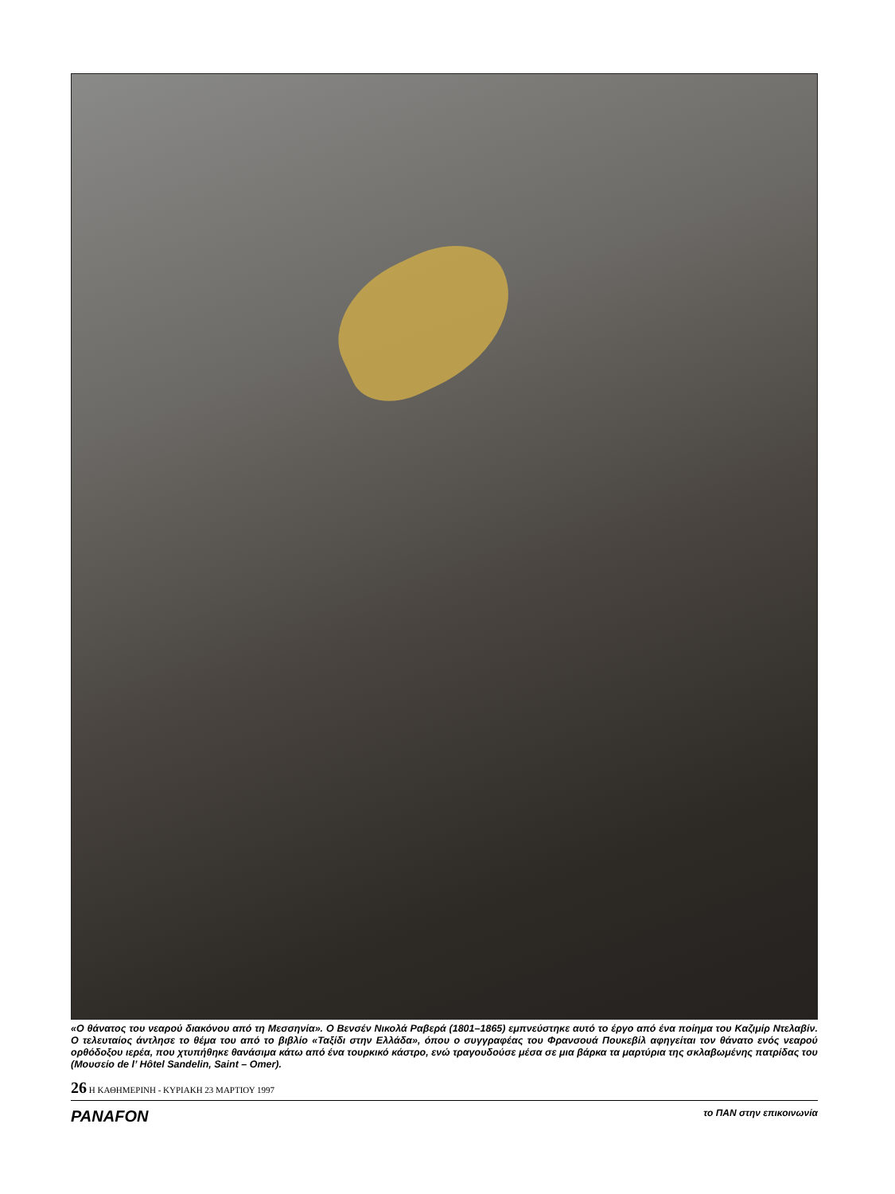«Ο θάνατος του νεαρού διακόνου από τη Μεσσηνία». Ο Βενσέν Νικολά Ραβερά (1801–1865) εμπνεύστηκε αυτό το έργο από ένα ποίημα του Καζιμίρ Ντελαβίν. Ο τελευταίος άντλησε το θέμα του από το βιβλίο «Ταξίδι στην Ελλάδα», όπου ο συγγραφέας του Φρανσουά Πουκεβίλ αφηγείται τον θάνατο ενός νεαρού ορθόδοξου ιερέα, που χτυπήθηκε θανάσιμα κάτω από ένα τουρκικό κάστρο, ενώ τραγουδούσε μέσα σε μια βάρκα τα μαρτύρια της σκλαβωμένης πατρίδας του (Μουσείο de l’ Hôtel Sandelin, Saint – Omer).
26 Η ΚΑΘΗΜΕΡΙΝΗ - ΚΥΡΙΑΚΗ 23 ΜΑΡΤΙΟΥ 1997
PANAFON το ΠΑΝ στην επικοινωνία